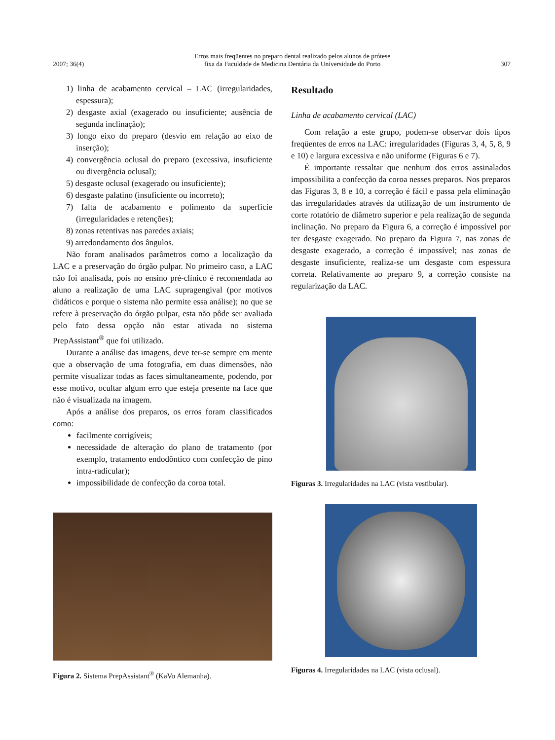2007; 36(4) Erros mais freqüentes no preparo dental realizado pelos alunos de prótese
fixa da Faculdade de Medicina Dentária da Universidade do Porto 307
1) linha de acabamento cervical – LAC (irregularidades, espessura);
2) desgaste axial (exagerado ou insuficiente; ausência de segunda inclinação);
3) longo eixo do preparo (desvio em relação ao eixo de inserção);
4) convergência oclusal do preparo (excessiva, insuficiente ou divergência oclusal);
5) desgaste oclusal (exagerado ou insuficiente);
6) desgaste palatino (insuficiente ou incorreto);
7) falta de acabamento e polimento da superfície (irregularidades e retenções);
8) zonas retentivas nas paredes axiais;
9) arredondamento dos ângulos.
Não foram analisados parâmetros como a localização da LAC e a preservação do órgão pulpar. No primeiro caso, a LAC não foi analisada, pois no ensino pré-clínico é recomendada ao aluno a realização de uma LAC supragengival (por motivos didáticos e porque o sistema não permite essa análise); no que se refere à preservação do órgão pulpar, esta não pôde ser avaliada pelo fato dessa opção não estar ativada no sistema PrepAssistant<sup>®</sup> que foi utilizado.
Durante a análise das imagens, deve ter-se sempre em mente que a observação de uma fotografia, em duas dimensões, não permite visualizar todas as faces simultaneamente, podendo, por esse motivo, ocultar algum erro que esteja presente na face que não é visualizada na imagem.
Após a análise dos preparos, os erros foram classificados como:
facilmente corrigíveis;
necessidade de alteração do plano de tratamento (por exemplo, tratamento endodôntico com confecção de pino intra-radicular);
impossibilidade de confecção da coroa total.
Figura 2. Sistema PrepAssistant<sup>®</sup> (KaVo Alemanha).
Resultado
Linha de acabamento cervical (LAC)
Com relação a este grupo, podem-se observar dois tipos freqüentes de erros na LAC: irregularidades (Figuras 3, 4, 5, 8, 9 e 10) e largura excessiva e não uniforme (Figuras 6 e 7).
É importante ressaltar que nenhum dos erros assinalados impossibilita a confecção da coroa nesses preparos. Nos preparos das Figuras 3, 8 e 10, a correção é fácil e passa pela eliminação das irregularidades através da utilização de um instrumento de corte rotatório de diâmetro superior e pela realização de segunda inclinação. No preparo da Figura 6, a correção é impossível por ter desgaste exagerado. No preparo da Figura 7, nas zonas de desgaste exagerado, a correção é impossível; nas zonas de desgaste insuficiente, realiza-se um desgaste com espessura correta. Relativamente ao preparo 9, a correção consiste na regularização da LAC.
Figuras 3. Irregularidades na LAC (vista vestibular).
Figuras 4. Irregularidades na LAC (vista oclusal).